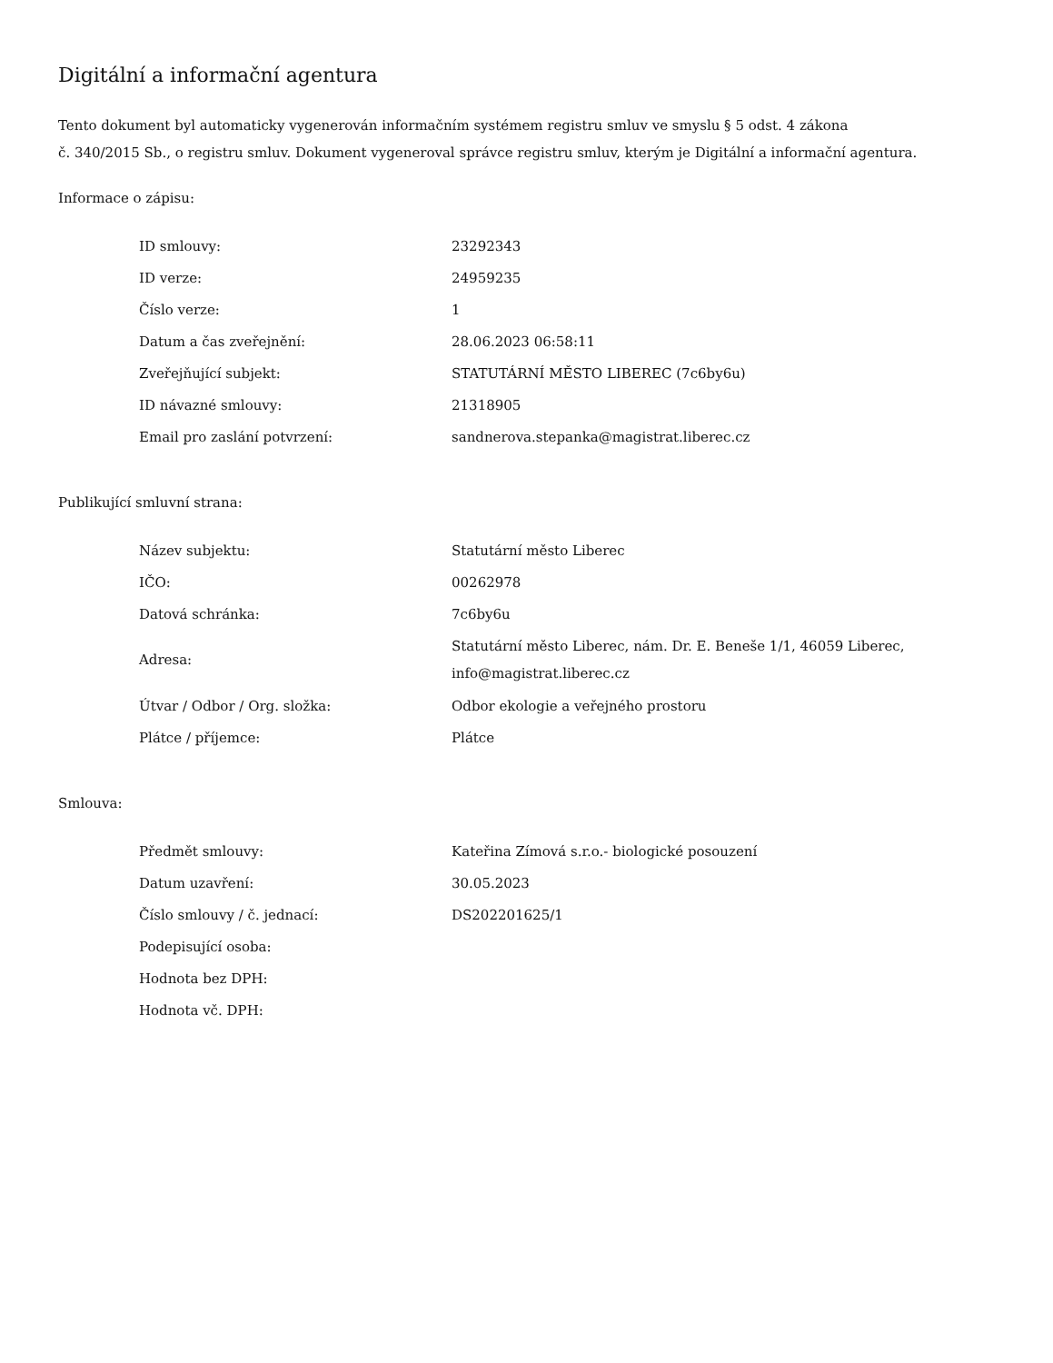Digitální a informační agentura
Tento dokument byl automaticky vygenerován informačním systémem registru smluv ve smyslu § 5 odst. 4 zákona
č. 340/2015 Sb., o registru smluv. Dokument vygeneroval správce registru smluv, kterým je Digitální a informační agentura.
Informace o zápisu:
| ID smlouvy: | 23292343 |
| ID verze: | 24959235 |
| Číslo verze: | 1 |
| Datum a čas zveřejnění: | 28.06.2023 06:58:11 |
| Zveřejňující subjekt: | STATUTÁRNÍ MĚSTO LIBEREC (7c6by6u) |
| ID návazné smlouvy: | 21318905 |
| Email pro zaslání potvrzení: | sandnerova.stepanka@magistrat.liberec.cz |
Publikující smluvní strana:
| Název subjektu: | Statutární město Liberec |
| IČO: | 00262978 |
| Datová schránka: | 7c6by6u |
| Adresa: | Statutární město Liberec, nám. Dr. E. Beneše 1/1, 46059 Liberec, info@magistrat.liberec.cz |
| Útvar / Odbor / Org. složka: | Odbor ekologie a veřejného prostoru |
| Plátce / příjemce: | Plátce |
Smlouva:
| Předmět smlouvy: | Kateřina Zímová s.r.o.- biologické posouzení |
| Datum uzavření: | 30.05.2023 |
| Číslo smlouvy / č. jednací: | DS202201625/1 |
| Podepisující osoba: | |
| Hodnota bez DPH: | |
| Hodnota vč. DPH: | |